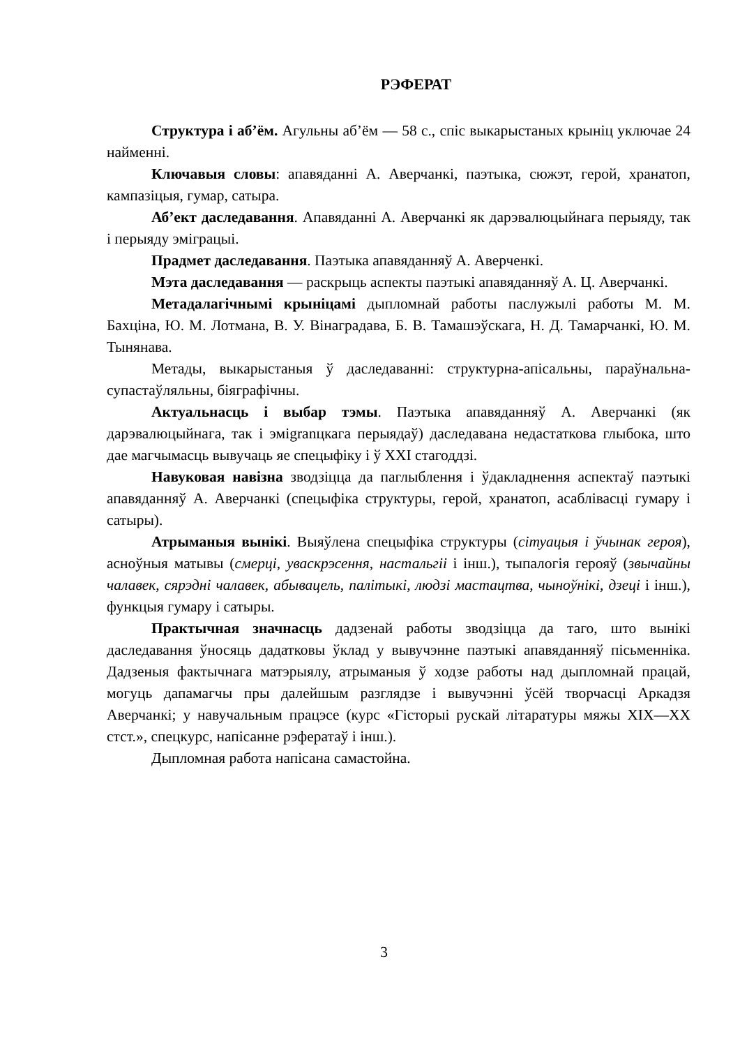РЭФЕРАТ
Структура і аб’ём. Агульны аб’ём — 58 с., спіс выкарыстаных крыніц уключае 24 найменні.
Ключавыя словы: апавяданні А. Аверчанкі, паэтыка, сюжэт, герой, хранатоп, кампазіцыя, гумар, сатыра.
Аб’ект даследавання. Апавяданні А. Аверчанкі як дарэвалюцыйнага перыяду, так і перыяду эміграцыі.
Прадмет даследавання. Паэтыка апавяданняў А. Аверченкі.
Мэта даследавання — раскрыць аспекты паэтыкі апавяданняў А. Ц. Аверчанкі.
Метадалагічнымі крыніцамі дыпломнай работы паслужылі работы М. М. Бахціна, Ю. М. Лотмана, В. У. Вінаградава, Б. В. Тамашэўскага, Н. Д. Тамарчанкі, Ю. М. Тынянава.
Метады, выкарыстаныя ў даследаванні: структурна-апісальны, параўнальна-супастаўляльны, біяграфічны.
Актуальнасць і выбар тэмы. Паэтыка апавяданняў А. Аверчанкі (як дарэвалюцыйнага, так і эміgranцкага перыядаў) даследавана недастаткова глыбока, што дае магчымасць вывучаць яе спецыфіку і ў XXI стагоддзі.
Навуковая навізна зводзіцца да паглыблення і ўдакладнення аспектаў паэтыкі апавяданняў А. Аверчанкі (спецыфіка структуры, герой, хранатоп, асаблівасці гумару і сатыры).
Атрыманыя вынікі. Выяўлена спецыфіка структуры (сітуацыя і ўчынак героя), асноўныя матывы (смерці, уваскрэсення, настальгіі і інш.), тыпалогія герояў (звычайны чалавек, сярэдні чалавек, абывацель, палітыкі, людзі мастацтва, чыноўнікі, дзеці і інш.), функцыя гумару і сатыры.
Практычная значнасць дадзенай работы зводзіцца да таго, што вынікі даследавання ўносяць дадатковы ўклад у вывучэнне паэтыкі апавяданняў пісьменніка. Дадзеныя фактычнага матэрыялу, атрыманыя ў ходзе работы над дыпломнай працай, могуць дапамагчы пры далейшым разглядзе і вывучэнні ўсёй творчасці Аркадзя Аверчанкі; у навучальным працэсе (курс «Гісторыі рускай літаратуры мяжы XIX—XX стст.», спецкурс, напісанне рэфератаў і інш.).
Дыпломная работа напісана самастойна.
3